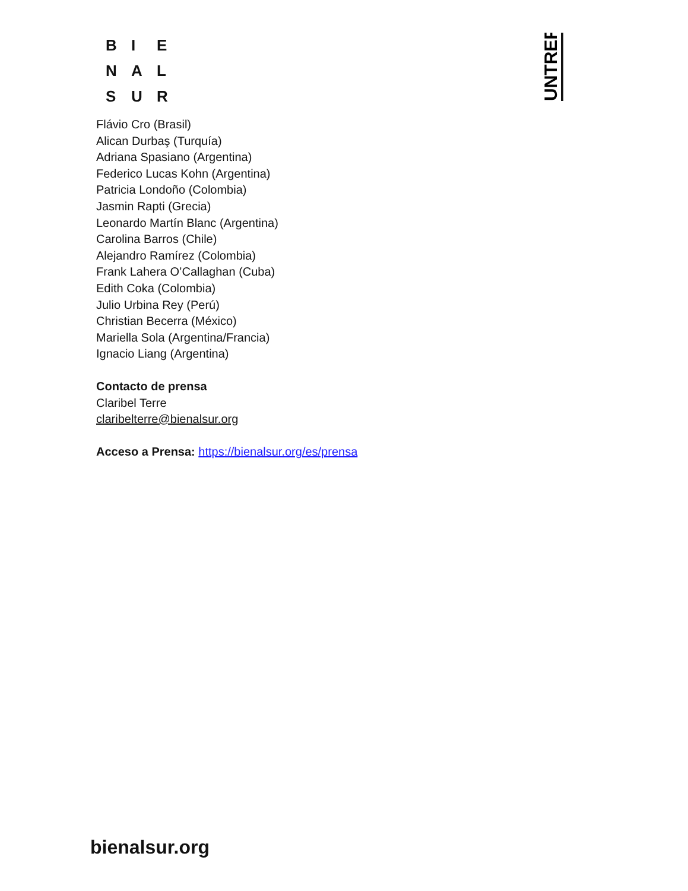B I E
N A L
S U R
UNTREF
Flávio Cro (Brasil)
Alican Durbaş (Turquía)
Adriana Spasiano (Argentina)
Federico Lucas Kohn (Argentina)
Patricia Londoño (Colombia)
Jasmin Rapti (Grecia)
Leonardo Martín Blanc (Argentina)
Carolina Barros (Chile)
Alejandro Ramírez (Colombia)
Frank Lahera O’Callaghan (Cuba)
Edith Coka (Colombia)
Julio Urbina Rey (Perú)
Christian Becerra (México)
Mariella Sola (Argentina/Francia)
Ignacio Liang (Argentina)
Contacto de prensa
Claribel Terre
claribelterre@bienalsur.org
Acceso a Prensa: https://bienalsur.org/es/prensa
bienalsur.org